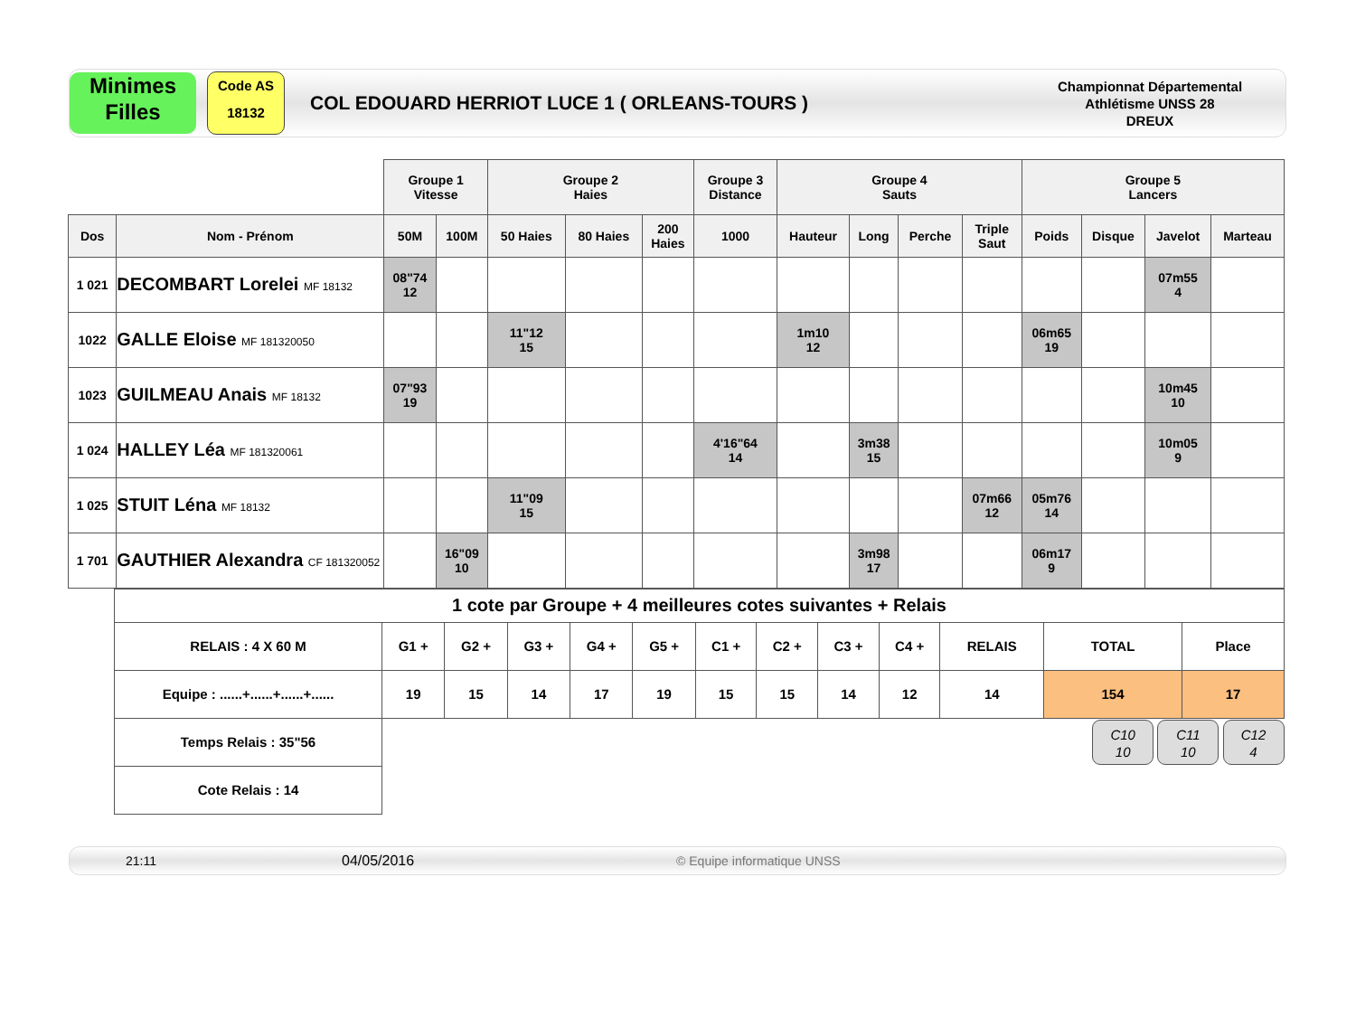Minimes
Filles
Code AS
18132
COL EDOUARD HERRIOT LUCE 1 ( ORLEANS-TOURS )
Championnat Départemental
Athlétisme UNSS 28
DREUX
| | | Groupe 1 Vitesse | | Groupe 2 Haies | | | Groupe 3 Distance | Groupe 4 Sauts | | | | Groupe 5 Lancers | | | |
| Dos | Nom - Prénom | 50M | 100M | 50 Haies | 80 Haies | 200 Haies | 1000 | Hauteur | Long | Perche | Triple Saut | Poids | Disque | Javelot | Marteau |
| 1 021 | DECOMBART Lorelei MF 18132 | 08"74 12 | | | | | | | | | | | | 07m55 4 | |
| 1022 | GALLE Eloise MF 181320050 | | | 11"12 15 | | | | 1m10 12 | | | | 06m65 19 | | | |
| 1023 | GUILMEAU Anais MF 18132 | 07"93 19 | | | | | | | | | | | | 10m45 10 | |
| 1 024 | HALLEY Léa MF 181320061 | | | | | | 4'16"64 14 | | 3m38 15 | | | | | 10m05 9 | |
| 1 025 | STUIT Léna MF 18132 | | | 11"09 15 | | | | | | | 07m66 12 | 05m76 14 | | | |
| 1 701 | GAUTHIER Alexandra CF 181320052 | | 16"09 10 | | | | | | 3m98 17 | | | 06m17 9 | | | |
| 1 cote par Groupe + 4 meilleures cotes suivantes + Relais | | | | | | | | | | | | |
| RELAIS : 4 X 60 M | G1 + | G2 + | G3 + | G4 + | G5 + | C1 + | C2 + | C3 + | C4 + | RELAIS | TOTAL | Place |
| Equipe : ......+......+......+...... | 19 | 15 | 14 | 17 | 19 | 15 | 15 | 14 | 12 | 14 | 154 | 17 |
| Temps Relais : 35"56 | | | | | | | | | | | C10 10 C11 10 C12 4 | |
| Cote Relais : 14 | | | | | | | | | | | | |
21:11 04/05/2016 © Equipe informatique UNSS